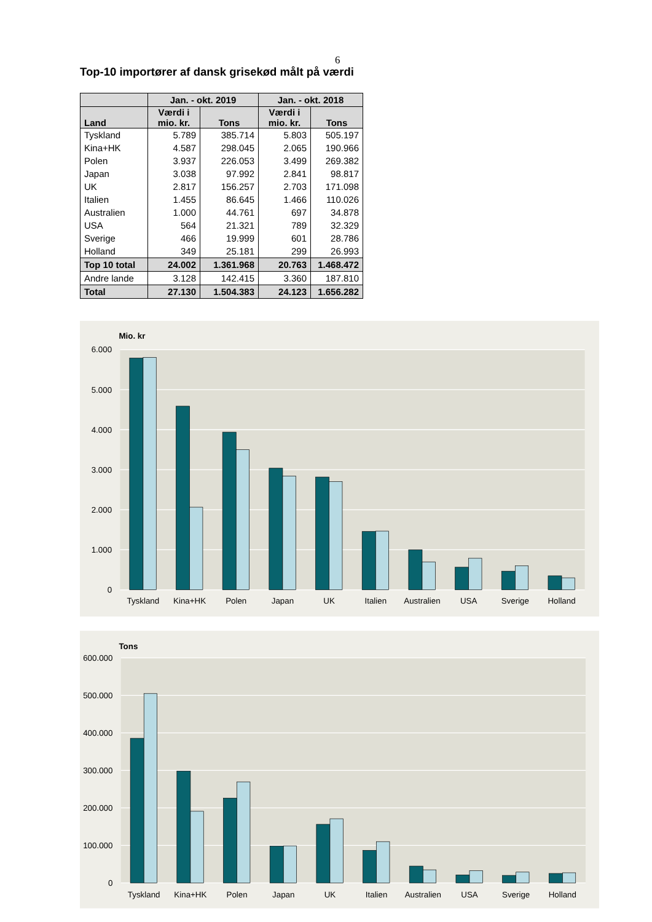6
Top-10 importører af dansk grisekød målt på værdi
| | Jan. - okt. 2019 | | Jan. - okt. 2018 | |
| --- | --- | --- | --- | --- |
| Land | Værdi i mio. kr. | Tons | Værdi i mio. kr. | Tons |
| Tyskland | 5.789 | 385.714 | 5.803 | 505.197 |
| Kina+HK | 4.587 | 298.045 | 2.065 | 190.966 |
| Polen | 3.937 | 226.053 | 3.499 | 269.382 |
| Japan | 3.038 | 97.992 | 2.841 | 98.817 |
| UK | 2.817 | 156.257 | 2.703 | 171.098 |
| Italien | 1.455 | 86.645 | 1.466 | 110.026 |
| Australien | 1.000 | 44.761 | 697 | 34.878 |
| USA | 564 | 21.321 | 789 | 32.329 |
| Sverige | 466 | 19.999 | 601 | 28.786 |
| Holland | 349 | 25.181 | 299 | 26.993 |
| Top 10 total | 24.002 | 1.361.968 | 20.763 | 1.468.472 |
| Andre lande | 3.128 | 142.415 | 3.360 | 187.810 |
| Total | 27.130 | 1.504.383 | 24.123 | 1.656.282 |
Mio. kr
6.000
5.000
4.000
3.000
2.000
1.000
0
Tyskland
Kina+HK
Polen
Japan
UK
Italien
Australien
USA
Sverige
Holland
Tons
600.000
500.000
400.000
300.000
200.000
100.000
0
Tyskland
Kina+HK
Polen
Japan
UK
Italien
Australien
USA
Sverige
Holland